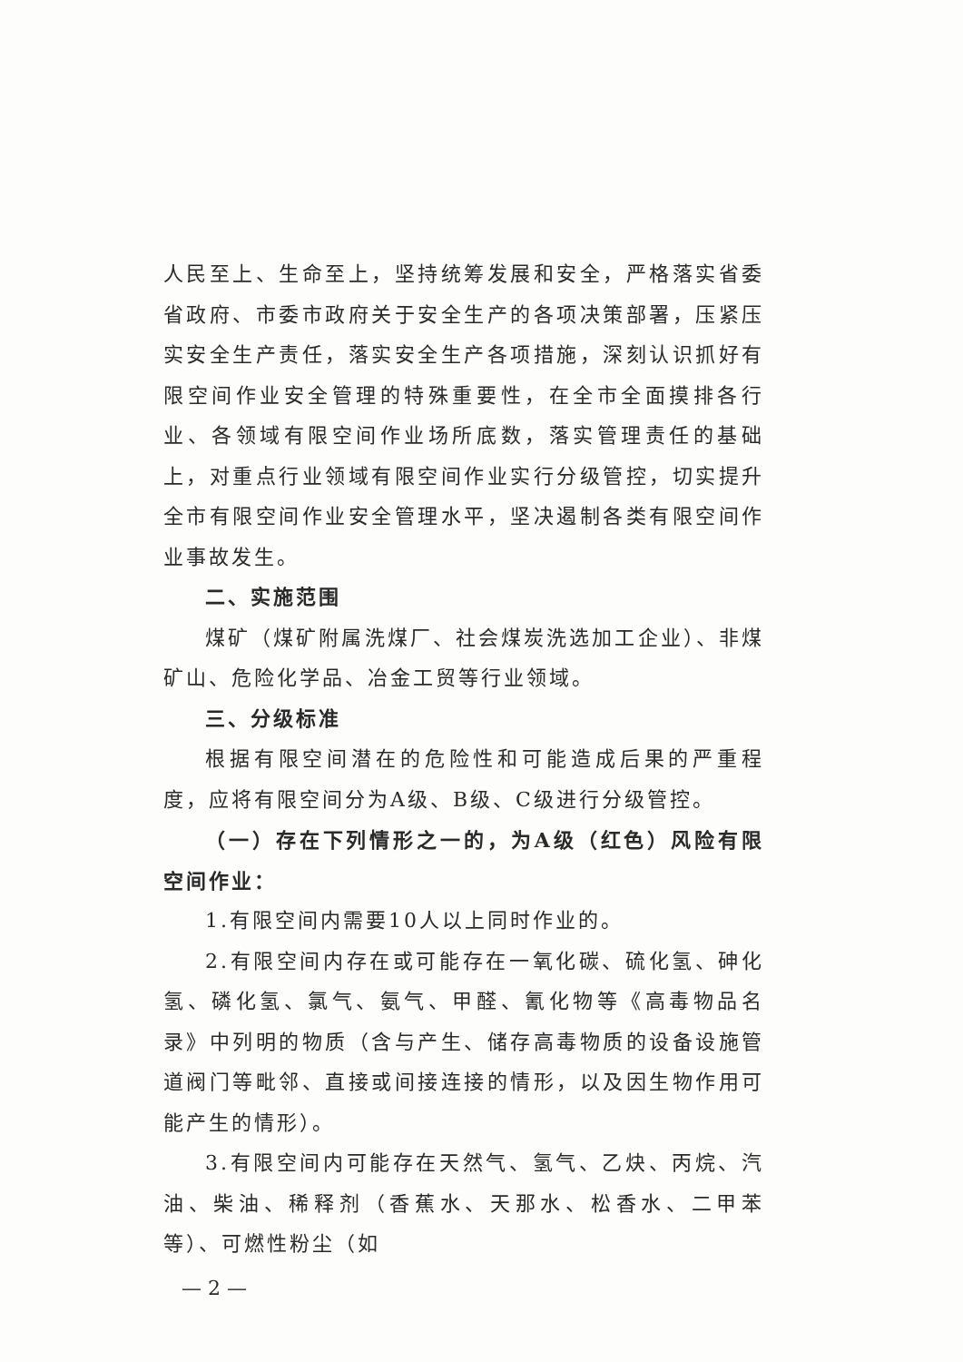人民至上、生命至上，坚持统筹发展和安全，严格落实省委省政府、市委市政府关于安全生产的各项决策部署，压紧压实安全生产责任，落实安全生产各项措施，深刻认识抓好有限空间作业安全管理的特殊重要性，在全市全面摸排各行业、各领域有限空间作业场所底数，落实管理责任的基础上，对重点行业领域有限空间作业实行分级管控，切实提升全市有限空间作业安全管理水平，坚决遏制各类有限空间作业事故发生。
二、实施范围
煤矿（煤矿附属洗煤厂、社会煤炭洗选加工企业）、非煤矿山、危险化学品、冶金工贸等行业领域。
三、分级标准
根据有限空间潜在的危险性和可能造成后果的严重程度，应将有限空间分为A级、B级、C级进行分级管控。
（一）存在下列情形之一的，为A级（红色）风险有限空间作业：
1.有限空间内需要10人以上同时作业的。
2.有限空间内存在或可能存在一氧化碳、硫化氢、砷化氢、磷化氢、氯气、氨气、甲醛、氰化物等《高毒物品名录》中列明的物质（含与产生、储存高毒物质的设备设施管道阀门等毗邻、直接或间接连接的情形，以及因生物作用可能产生的情形）。
3.有限空间内可能存在天然气、氢气、乙炔、丙烷、汽油、柴油、稀释剂（香蕉水、天那水、松香水、二甲苯等）、可燃性粉尘（如
— 2 —